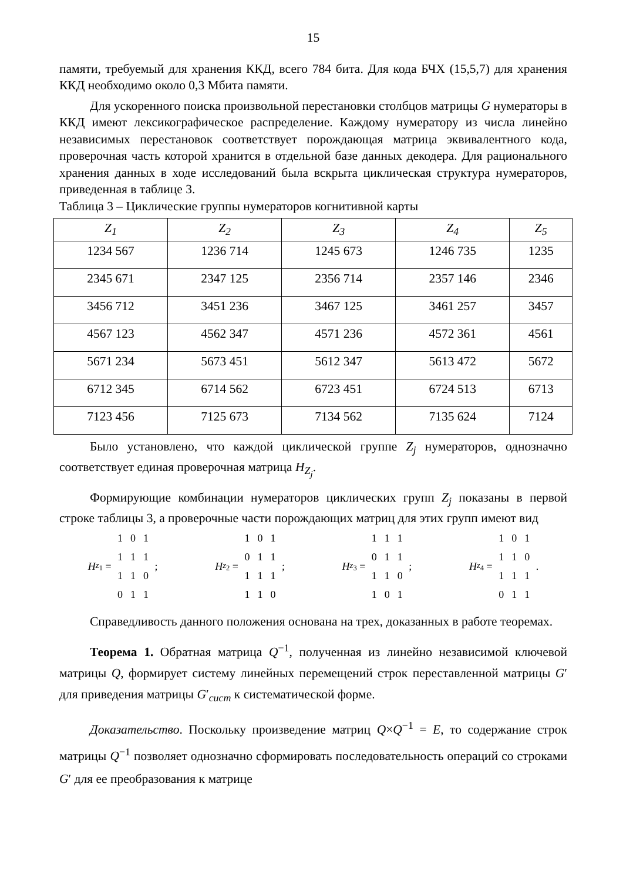15
памяти, требуемый для хранения ККД, всего 784 бита. Для кода БЧХ (15,5,7) для хранения ККД необходимо около 0,3 Мбита памяти.
Для ускоренного поиска произвольной перестановки столбцов матрицы G нумераторы в ККД имеют лексикографическое распределение. Каждому нумератору из числа линейно независимых перестановок соответствует порождающая матрица эквивалентного кода, проверочная часть которой хранится в отдельной базе данных декодера. Для рационального хранения данных в ходе исследований была вскрыта циклическая структура нумераторов, приведенная в таблице 3.
Таблица 3 – Циклические группы нумераторов когнитивной карты
| Z<sub>1</sub> | Z<sub>2</sub> | Z<sub>3</sub> | Z<sub>4</sub> | Z<sub>5</sub> |
| --- | --- | --- | --- | --- |
| 1234 567 | 1236 714 | 1245 673 | 1246 735 | 1235 |
| 2345 671 | 2347 125 | 2356 714 | 2357 146 | 2346 |
| 3456 712 | 3451 236 | 3467 125 | 3461 257 | 3457 |
| 4567 123 | 4562 347 | 4571 236 | 4572 361 | 4561 |
| 5671 234 | 5673 451 | 5612 347 | 5613 472 | 5672 |
| 6712 345 | 6714 562 | 6723 451 | 6724 513 | 6713 |
| 7123 456 | 7125 673 | 7134 562 | 7135 624 | 7124 |
Было установлено, что каждой циклической группе Z<sub>j</sub> нумераторов, однозначно соответствует единая проверочная матрица H<sub>Z<sub>j</sub></sub>.
Формирующие комбинации нумераторов циклических групп Z<sub>j</sub> показаны в первой строке таблицы 3, а проверочные части порождающих матриц для этих групп имеют вид
H<sub>z<sub>1</sub></sub> =
1 0 1
1 1 1
1 1 0
0 1 1
;
H<sub>z<sub>2</sub></sub> =
1 0 1
0 1 1
1 1 1
1 1 0
;
H<sub>z<sub>3</sub></sub> =
1 1 1
0 1 1
1 1 0
1 0 1
;
H<sub>z<sub>4</sub></sub> =
1 0 1
1 1 0
1 1 1
0 1 1
.
Справедливость данного положения основана на трех, доказанных в работе теоремах.
Теорема 1. Обратная матрица Q<sup>−1</sup>, полученная из линейно независимой ключевой матрицы Q, формирует систему линейных перемещений строк переставленной матрицы G′ для приведения матрицы G′<sub>сист</sub> к систематической форме.
Доказательство. Поскольку произведение матриц Q×Q<sup>−1</sup> = E, то содержание строк матрицы Q<sup>−1</sup> позволяет однозначно сформировать последовательность операций со строками G′ для ее преобразования к матрице